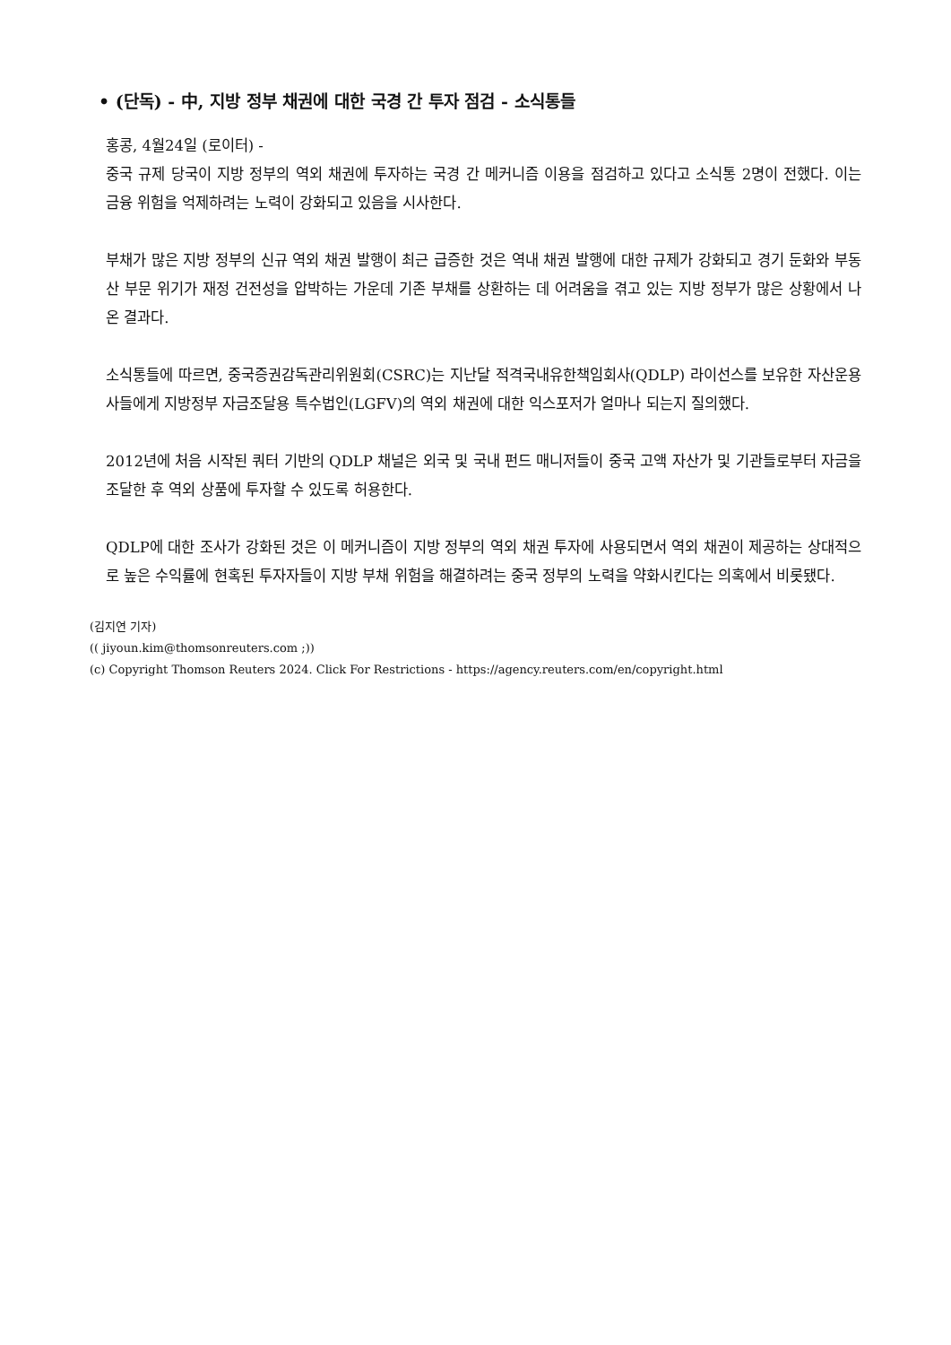• (단독) - 中, 지방 정부 채권에 대한 국경 간 투자 점검 - 소식통들
홍콩, 4월24일 (로이터) -
중국 규제 당국이 지방 정부의 역외 채권에 투자하는 국경 간 메커니즘 이용을 점검하고 있다고 소식통 2명이 전했다. 이는 금융 위험을 억제하려는 노력이 강화되고 있음을 시사한다.
부채가 많은 지방 정부의 신규 역외 채권 발행이 최근 급증한 것은 역내 채권 발행에 대한 규제가 강화되고 경기 둔화와 부동산 부문 위기가 재정 건전성을 압박하는 가운데 기존 부채를 상환하는 데 어려움을 겪고 있는 지방 정부가 많은 상황에서 나온 결과다.
소식통들에 따르면, 중국증권감독관리위원회(CSRC)는 지난달 적격국내유한책임회사(QDLP) 라이선스를 보유한 자산운용사들에게 지방정부 자금조달용 특수법인(LGFV)의 역외 채권에 대한 익스포저가 얼마나 되는지 질의했다.
2012년에 처음 시작된 쿼터 기반의 QDLP 채널은 외국 및 국내 펀드 매니저들이 중국 고액 자산가 및 기관들로부터 자금을 조달한 후 역외 상품에 투자할 수 있도록 허용한다.
QDLP에 대한 조사가 강화된 것은 이 메커니즘이 지방 정부의 역외 채권 투자에 사용되면서 역외 채권이 제공하는 상대적으로 높은 수익률에 현혹된 투자자들이 지방 부채 위험을 해결하려는 중국 정부의 노력을 약화시킨다는 의혹에서 비롯됐다.
(김지연 기자)
(( jiyoun.kim@thomsonreuters.com ;))
(c) Copyright Thomson Reuters 2024. Click For Restrictions - https://agency.reuters.com/en/copyright.html